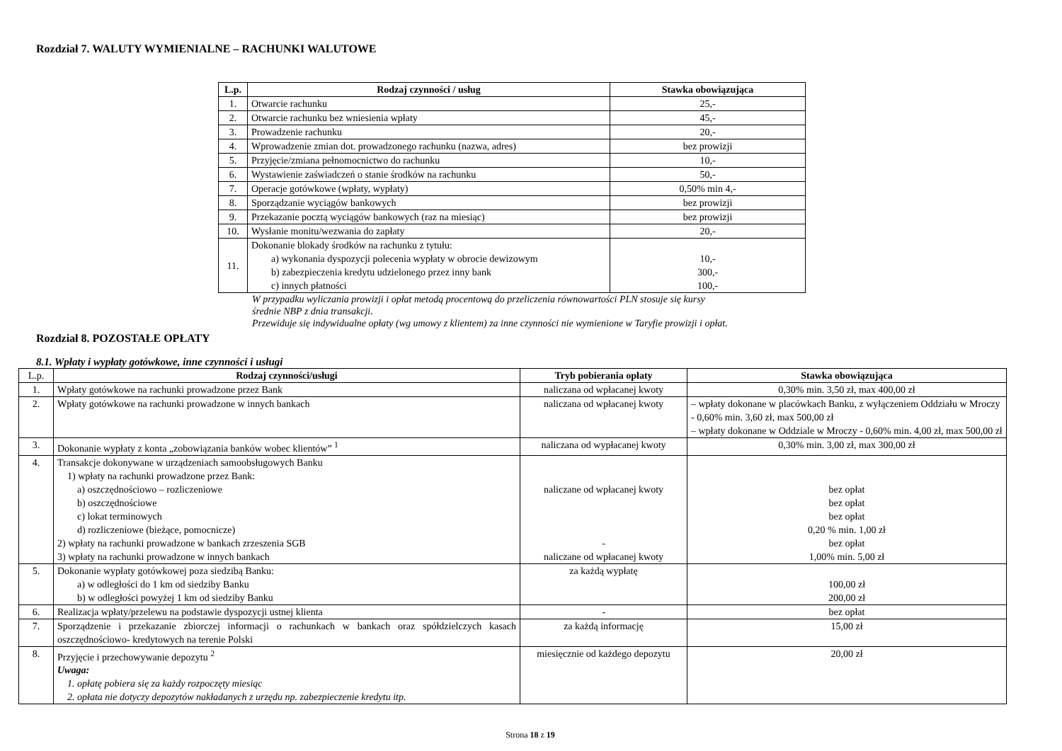Rozdział 7. WALUTY WYMIENIALNE – RACHUNKI WALUTOWE
| L.p. | Rodzaj czynności / usług | Stawka obowiązująca |
| --- | --- | --- |
| 1. | Otwarcie rachunku | 25,- |
| 2. | Otwarcie rachunku bez wniesienia wpłaty | 45,- |
| 3. | Prowadzenie rachunku | 20,- |
| 4. | Wprowadzenie zmian dot. prowadzonego rachunku (nazwa, adres) | bez prowizji |
| 5. | Przyjęcie/zmiana pełnomocnictwo do rachunku | 10,- |
| 6. | Wystawienie zaświadczeń o stanie środków na rachunku | 50,- |
| 7. | Operacje gotówkowe (wpłaty, wypłaty) | 0,50% min 4,- |
| 8. | Sporządzanie wyciągów bankowych | bez prowizji |
| 9. | Przekazanie pocztą wyciągów bankowych (raz na miesiąc) | bez prowizji |
| 10. | Wysłanie monitu/wezwania do zapłaty | 20,- |
| 11. | Dokonanie blokady środków na rachunku z tytułu: a) wykonania dyspozycji polecenia wypłaty w obrocie dewizowym b) zabezpieczenia kredytu udzielonego przez inny bank c) innych płatności | 10,- 300,- 100,- |
W przypadku wyliczania prowizji i opłat metodą procentową do przeliczenia równowartości PLN stosuje się kursy
średnie NBP z dnia transakcji.
Przewiduje się indywidualne opłaty (wg umowy z klientem) za inne czynności nie wymienione w Taryfie prowizji i opłat.
Rozdział 8. POZOSTAŁE OPŁATY
8.1. Wpłaty i wypłaty gotówkowe, inne czynności i usługi
| L.p. | Rodzaj czynności/usługi | Tryb pobierania opłaty | Stawka obowiązująca |
| 1. | Wpłaty gotówkowe na rachunki prowadzone przez Bank | naliczana od wpłacanej kwoty | 0,30% min. 3,50 zł, max 400,00 zł |
| 2. | Wpłaty gotówkowe na rachunki prowadzone w innych bankach | naliczana od wpłacanej kwoty | – wpłaty dokonane w placówkach Banku, z wyłączeniem Oddziału w Mroczy - 0,60% min. 3,60 zł, max 500,00 zł – wpłaty dokonane w Oddziale w Mroczy - 0,60% min. 4,00 zł, max 500,00 zł |
| 3. | Dokonanie wypłaty z konta „zobowiązania banków wobec klientów” <sup>1</sup> | naliczana od wypłacanej kwoty | 0,30% min. 3,00 zł, max 300,00 zł |
| 4. | Transakcje dokonywane w urządzeniach samoobsługowych Banku 1) wpłaty na rachunki prowadzone przez Bank: a) oszczędnościowo – rozliczeniowe b) oszczędnościowe c) lokat terminowych d) rozliczeniowe (bieżące, pomocnicze) 2) wpłaty na rachunki prowadzone w bankach zrzeszenia SGB 3) wpłaty na rachunki prowadzone w innych bankach | naliczane od wpłacanej kwoty - naliczane od wpłacanej kwoty | bez opłat bez opłat bez opłat 0,20 % min. 1,00 zł bez opłat 1,00% min. 5,00 zł |
| 5. | Dokonanie wypłaty gotówkowej poza siedzibą Banku: a) w odległości do 1 km od siedziby Banku b) w odległości powyżej 1 km od siedziby Banku | za każdą wypłatę | 100,00 zł 200,00 zł |
| 6. | Realizacja wpłaty/przelewu na podstawie dyspozycji ustnej klienta | - | bez opłat |
| 7. | Sporządzenie i przekazanie zbiorczej informacji o rachunkach w bankach oraz spółdzielczych kasach oszczędnościowo- kredytowych na terenie Polski | za każdą informację | 15,00 zł |
| 8. | Przyjęcie i przechowywanie depozytu <sup>2</sup> Uwaga: 1. opłatę pobiera się za każdy rozpoczęty miesiąc 2. opłata nie dotyczy depozytów nakładanych z urzędu np. zabezpieczenie kredytu itp. | miesięcznie od każdego depozytu | 20,00 zł |
Strona 18 z 19